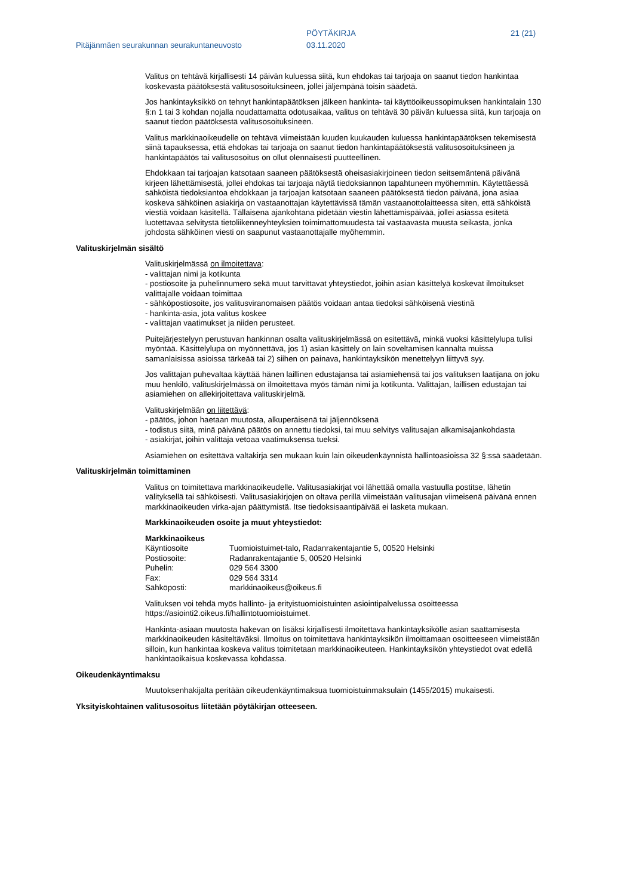PÖYTÄKIRJA 21 (21)
Pitäjänmäen seurakunnan seurakuntaneuvosto
03.11.2020
Valitus on tehtävä kirjallisesti 14 päivän kuluessa siitä, kun ehdokas tai tarjoaja on saanut tiedon hankintaa koskevasta päätöksestä valitusosoituksineen, jollei jäljempänä toisin säädetä.
Jos hankintayksikkö on tehnyt hankintapäätöksen jälkeen hankinta- tai käyttöoikeussopimuksen hankintalain 130 §:n 1 tai 3 kohdan nojalla noudattamatta odotusaikaa, valitus on tehtävä 30 päivän kuluessa siitä, kun tarjoaja on saanut tiedon päätöksestä valitusosoituksineen.
Valitus markkinaoikeudelle on tehtävä viimeistään kuuden kuukauden kuluessa hankintapäätöksen tekemisestä siinä tapauksessa, että ehdokas tai tarjoaja on saanut tiedon hankintapäätöksestä valitusosoituksineen ja hankintapäätös tai valitusosoitus on ollut olennaisesti puutteellinen.
Ehdokkaan tai tarjoajan katsotaan saaneen päätöksestä oheisasiakirjoineen tiedon seitsemäntenä päivänä kirjeen lähettämisestä, jollei ehdokas tai tarjoaja näytä tiedoksiannon tapahtuneen myöhemmin. Käytettäessä sähköistä tiedoksiantoa ehdokkaan ja tarjoajan katsotaan saaneen päätöksestä tiedon päivänä, jona asiaa koskeva sähköinen asiakirja on vastaanottajan käytettävissä tämän vastaanottolaitteessa siten, että sähköistä viestiä voidaan käsitellä. Tällaisena ajankohtana pidetään viestin lähettämispäivää, jollei asiassa esitetä luotettavaa selvitystä tietoliikenneyhteyksien toimimattomuudesta tai vastaavasta muusta seikasta, jonka johdosta sähköinen viesti on saapunut vastaanottajalle myöhemmin.
Valituskirjelmän sisältö
Valituskirjelmässä on ilmoitettava:
- valittajan nimi ja kotikunta
- postiosoite ja puhelinnumero sekä muut tarvittavat yhteystiedot, joihin asian käsittelyä koskevat ilmoitukset valittajalle voidaan toimittaa
- sähköpostiosoite, jos valitusviranomaisen päätös voidaan antaa tiedoksi sähköisenä viestinä
- hankinta-asia, jota valitus koskee
- valittajan vaatimukset ja niiden perusteet.
Puitejärjestelyyn perustuvan hankinnan osalta valituskirjelmässä on esitettävä, minkä vuoksi käsittelylupa tulisi myöntää. Käsittelylupa on myönnettävä, jos 1) asian käsittely on lain soveltamisen kannalta muissa samanlaisissa asioissa tärkeää tai 2) siihen on painava, hankintayksikön menettelyyn liittyvä syy.
Jos valittajan puhevaltaa käyttää hänen laillinen edustajansa tai asiamiehensä tai jos valituksen laatijana on joku muu henkilö, valituskirjelmässä on ilmoitettava myös tämän nimi ja kotikunta. Valittajan, laillisen edustajan tai asiamiehen on allekirjoitettava valituskirjelmä.
Valituskirjelmään on liitettävä:
- päätös, johon haetaan muutosta, alkuperäisenä tai jäljennöksenä
- todistus siitä, minä päivänä päätös on annettu tiedoksi, tai muu selvitys valitusajan alkamisajankohdasta
- asiakirjat, joihin valittaja vetoaa vaatimuksensa tueksi.
Asiamiehen on esitettävä valtakirja sen mukaan kuin lain oikeudenkäynnistä hallintoasioissa 32 §:ssä säädetään.
Valituskirjelmän toimittaminen
Valitus on toimitettava markkinaoikeudelle. Valitusasiakirjat voi lähettää omalla vastuulla postitse, lähetin välityksellä tai sähköisesti. Valitusasiakirjojen on oltava perillä viimeistään valitusajan viimeisenä päivänä ennen markkinaoikeuden virka-ajan päättymistä. Itse tiedoksisaantipäivää ei lasketa mukaan.
Markkinaoikeuden osoite ja muut yhteystiedot:
Markkinaoikeus
| Käyntiosoite | Tuomioistuimet-talo, Radanrakentajantie 5, 00520 Helsinki |
| Postiosoite: | Radanrakentajantie 5, 00520 Helsinki |
| Puhelin: | 029 564 3300 |
| Fax: | 029 564 3314 |
| Sähköposti: | markkinaoikeus@oikeus.fi |
Valituksen voi tehdä myös hallinto- ja erityistuomioistuinten asiointipalvelussa osoitteessa https://asiointi2.oikeus.fi/hallintotuomioistuimet.
Hankinta-asiaan muutosta hakevan on lisäksi kirjallisesti ilmoitettava hankintayksikölle asian saattamisesta markkinaoikeuden käsiteltäväksi. Ilmoitus on toimitettava hankintayksikön ilmoittamaan osoitteeseen viimeistään silloin, kun hankintaa koskeva valitus toimitetaan markkinaoikeuteen. Hankintayksikön yhteystiedot ovat edellä hankintaoikaisua koskevassa kohdassa.
Oikeudenkäyntimaksu
Muutoksenhakijalta peritään oikeudenkäyntimaksua tuomioistuinmaksulain (1455/2015) mukaisesti.
Yksityiskohtainen valitusosoitus liitetään pöytäkirjan otteeseen.